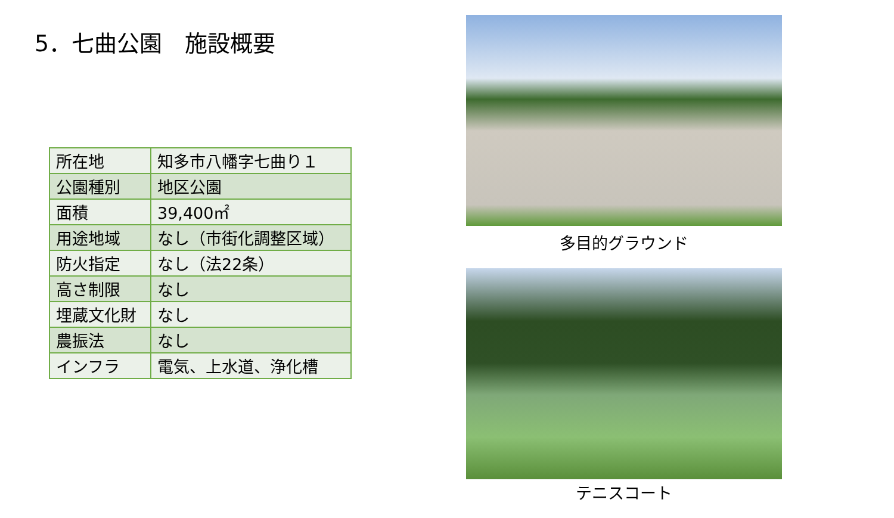5．七曲公園　施設概要
| 所在地 | 知多市八幡字七曲り１ |
| 公園種別 | 地区公園 |
| 面積 | 39,400㎡ |
| 用途地域 | なし（市街化調整区域） |
| 防火指定 | なし（法22条） |
| 高さ制限 | なし |
| 埋蔵文化財 | なし |
| 農振法 | なし |
| インフラ | 電気、上水道、浄化槽 |
多目的グラウンド
テニスコート